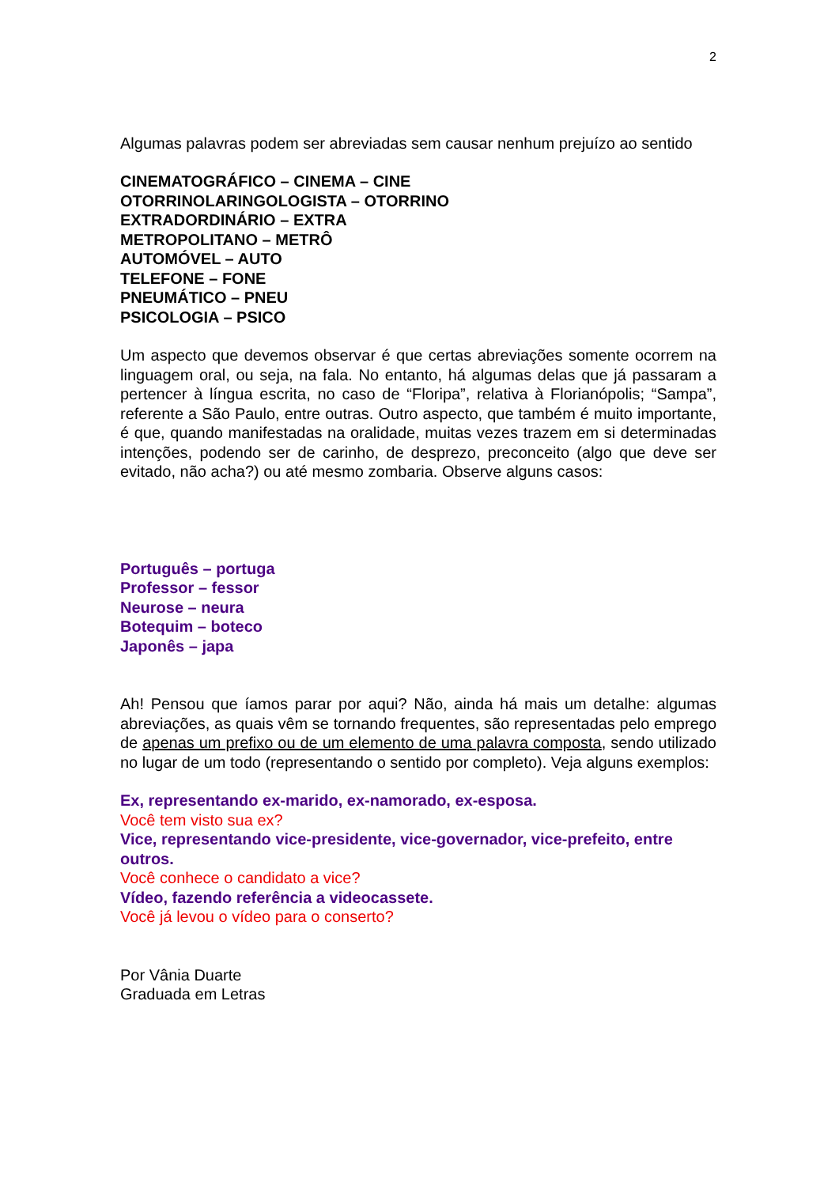2
Algumas palavras podem ser abreviadas sem causar nenhum prejuízo ao sentido
CINEMATOGRÁFICO – CINEMA – CINE
OTORRINOLARINGOLOGISTA – OTORRINO
EXTRADORDINÁRIO – EXTRA
METROPOLITANO – METRÔ
AUTOMÓVEL – AUTO
TELEFONE – FONE
PNEUMÁTICO – PNEU
PSICOLOGIA – PSICO
Um aspecto que devemos observar é que certas abreviações somente ocorrem na linguagem oral, ou seja, na fala. No entanto, há algumas delas que já passaram a pertencer à língua escrita, no caso de “Floripa”, relativa à Florianópolis; “Sampa”, referente a São Paulo, entre outras. Outro aspecto, que também é muito importante, é que, quando manifestadas na oralidade, muitas vezes trazem em si determinadas intenções, podendo ser de carinho, de desprezo, preconceito (algo que deve ser evitado, não acha?) ou até mesmo zombaria. Observe alguns casos:
Português – portuga
Professor – fessor
Neurose – neura
Botequim – boteco
Japonês – japa
Ah! Pensou que íamos parar por aqui? Não, ainda há mais um detalhe: algumas abreviações, as quais vêm se tornando frequentes, são representadas pelo emprego de apenas um prefixo ou de um elemento de uma palavra composta, sendo utilizado no lugar de um todo (representando o sentido por completo). Veja alguns exemplos:
Ex, representando ex-marido, ex-namorado, ex-esposa.
Você tem visto sua ex?
Vice, representando vice-presidente, vice-governador, vice-prefeito, entre outros.
Você conhece o candidato a vice?
Vídeo, fazendo referência a videocassete.
Você já levou o vídeo para o conserto?
Por Vânia Duarte
Graduada em Letras